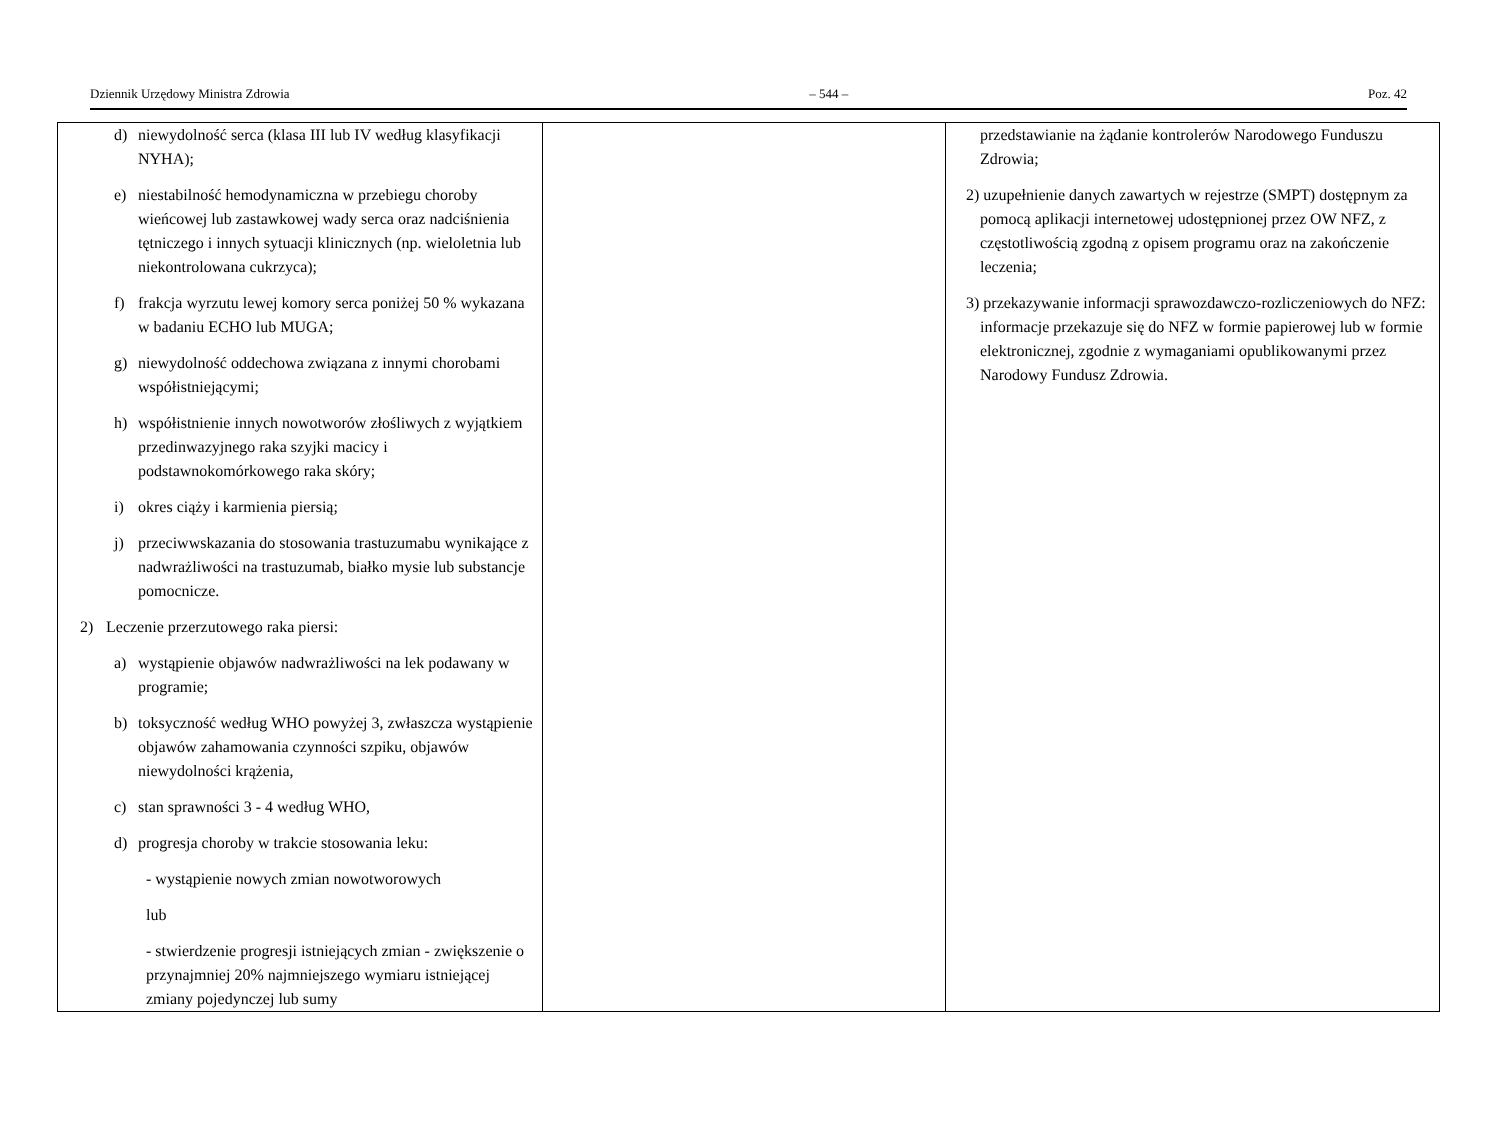Dziennik Urzędowy Ministra Zdrowia – 544 – Poz. 42
| d) niewydolność serca (klasa III lub IV według klasyfikacji NYHA); e) niestabilność hemodynamiczna w przebiegu choroby wieńcowej lub zastawkowej wady serca oraz nadciśnienia tętniczego i innych sytuacji klinicznych (np. wieloletnia lub niekontrolowana cukrzyca); f) frakcja wyrzutu lewej komory serca poniżej 50 % wykazana w badaniu ECHO lub MUGA; g) niewydolność oddechowa związana z innymi chorobami współistniejącymi; h) współistnienie innych nowotworów złośliwych z wyjątkiem przedinwazyjnego raka szyjki macicy i podstawnokomórkowego raka skóry; i) okres ciąży i karmienia piersią; j) przeciwwskazania do stosowania trastuzumabu wynikające z nadwrażliwości na trastuzumab, białko mysie lub substancje pomocnicze. 2) Leczenie przerzutowego raka piersi: a) wystąpienie objawów nadwrażliwości na lek podawany w programie; b) toksyczność według WHO powyżej 3, zwłaszcza wystąpienie objawów zahamowania czynności szpiku, objawów niewydolności krążenia, c) stan sprawności 3 - 4 według WHO, d) progresja choroby w trakcie stosowania leku: - wystąpienie nowych zmian nowotworowych lub - stwierdzenie progresji istniejących zmian - zwiększenie o przynajmniej 20% najmniejszego wymiaru istniejącej zmiany pojedynczej lub sumy | | przedstawianie na żądanie kontrolerów Narodowego Funduszu Zdrowia; 2) uzupełnienie danych zawartych w rejestrze (SMPT) dostępnym za pomocą aplikacji internetowej udostępnionej przez OW NFZ, z częstotliwością zgodną z opisem programu oraz na zakończenie leczenia; 3) przekazywanie informacji sprawozdawczo-rozliczeniowych do NFZ: informacje przekazuje się do NFZ w formie papierowej lub w formie elektronicznej, zgodnie z wymaganiami opublikowanymi przez Narodowy Fundusz Zdrowia. |